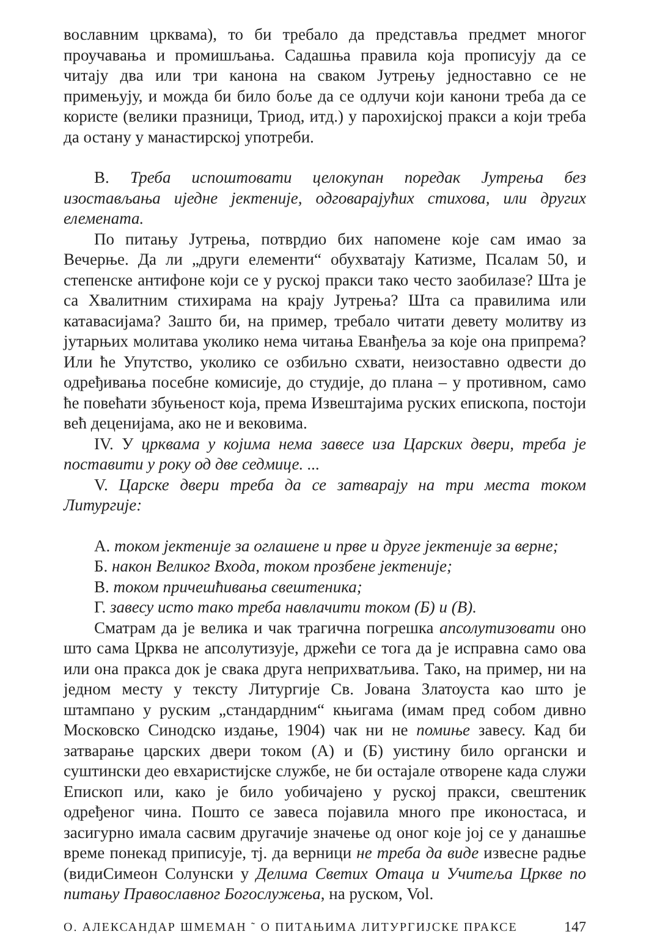вославним црквама), то би требало да представља предмет многог проучавања и промишљања. Садашња правила која прописују да се читају два или три канона на сваком Јутрењу једноставно се не примењују, и можда би било боље да се одлучи који канони треба да се користе (велики празници, Триод, итд.) у парохијској пракси а који треба да остану у манастирској употреби.
В. Треба испоштовати целокупан поредак Јутрења без изостављања иједне јектеније, одговарајућих стихова, или других елемената.
По питању Јутрења, потврдио бих напомене које сам имао за Вечерње. Да ли „други елементи“ обухватају Катизме, Псалам 50, и степенске антифоне који се у руској пракси тако често заобилазе? Шта је са Хвалитним стихирама на крају Јутрења? Шта са правилима или катавасијама? Зашто би, на пример, требало читати девету молитву из јутарњих молитава уколико нема читања Еванђеља за које она припрема? Или ће Упутство, уколико се озбиљно схвати, неизоставно одвести до одређивања посебне комисије, до студије, до плана – у противном, само ће повећати збуњеност која, према Извештајима руских епископа, постоји већ деценијама, ако не и вековима.
IV. У црквама у којима нема завесе иза Царских двери, треба је поставити у року од две седмице. ...
V. Царске двери треба да се затварају на три места током Литургије:
А. током јектеније за оглашене и прве и друге јектеније за верне;
Б. након Великог Входа, током прозбене јектеније;
В. током причешћивања свештеника;
Г. завесу исто тако треба навлачити током (Б) и (В).
Сматрам да је велика и чак трагична погрешка апсолутизовати оно што сама Црква не апсолутизује, држећи се тога да је исправна само ова или она пракса док је свака друга неприхватљива. Тако, на пример, ни на једном месту у тексту Литургије Св. Јована Златоуста као што је штампано у руским „стандардним“ књигама (имам пред собом дивно Московско Синодско издање, 1904) чак ни не помиње завесу. Кад би затварање царских двери током (А) и (Б) уистину било органски и суштински део евхаристијске службе, не би остајале отворене када служи Епископ или, како је било уобичајено у руској пракси, свештеник одређеног чина. Пошто се завеса појавила много пре иконостаса, и засигурно имала сасвим другачије значење од оног које јој се у данашње време понекад приписује, тј. да верници не треба да виде извесне радње (видиСимеон Солунски у Делима Светих Отаца и Учитеља Цркве по питању Православног Богослужења, на руском, Vol.
О. АЛЕКСАНДАР ШМЕМАН ˜ О ПИТАЊИМА ЛИТУРГИЈСКЕ ПРАКСЕ 147